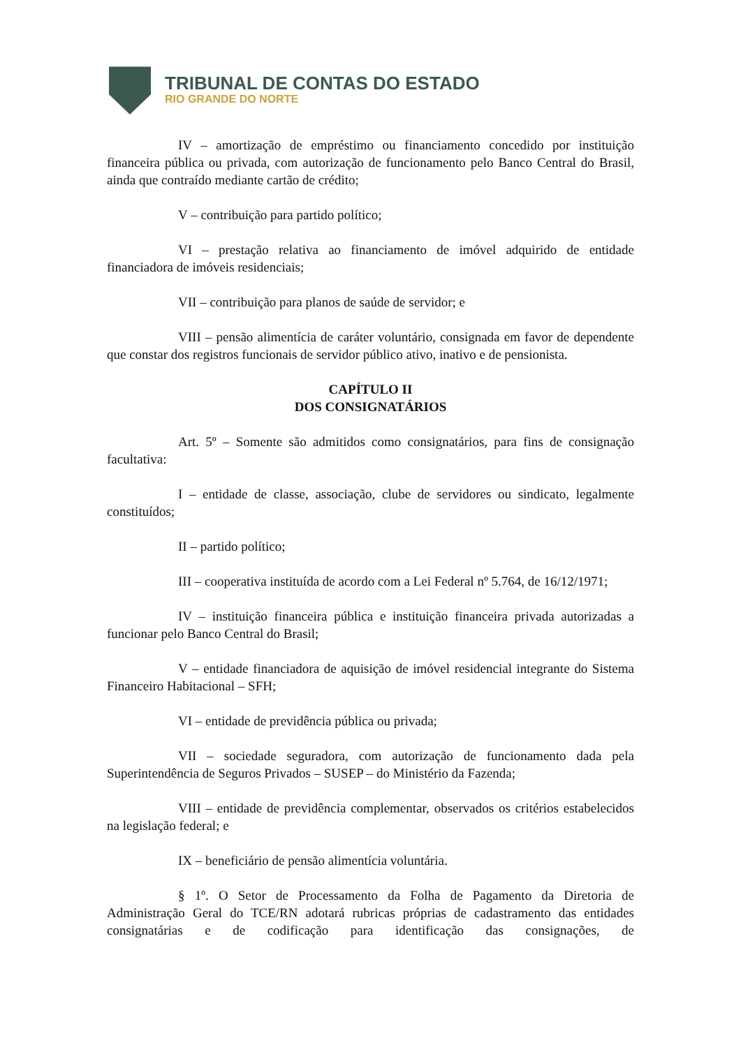TRIBUNAL DE CONTAS DO ESTADO
RIO GRANDE DO NORTE
IV – amortização de empréstimo ou financiamento concedido por instituição financeira pública ou privada, com autorização de funcionamento pelo Banco Central do Brasil, ainda que contraído mediante cartão de crédito;
V – contribuição para partido político;
VI – prestação relativa ao financiamento de imóvel adquirido de entidade financiadora de imóveis residenciais;
VII – contribuição para planos de saúde de servidor; e
VIII – pensão alimentícia de caráter voluntário, consignada em favor de dependente que constar dos registros funcionais de servidor público ativo, inativo e de pensionista.
CAPÍTULO II
DOS CONSIGNATÁRIOS
Art. 5º – Somente são admitidos como consignatários, para fins de consignação facultativa:
I – entidade de classe, associação, clube de servidores ou sindicato, legalmente constituídos;
II – partido político;
III – cooperativa instituída de acordo com a Lei Federal nº 5.764, de 16/12/1971;
IV – instituição financeira pública e instituição financeira privada autorizadas a funcionar pelo Banco Central do Brasil;
V – entidade financiadora de aquisição de imóvel residencial integrante do Sistema Financeiro Habitacional – SFH;
VI – entidade de previdência pública ou privada;
VII – sociedade seguradora, com autorização de funcionamento dada pela Superintendência de Seguros Privados – SUSEP – do Ministério da Fazenda;
VIII – entidade de previdência complementar, observados os critérios estabelecidos na legislação federal; e
IX – beneficiário de pensão alimentícia voluntária.
§ 1º. O Setor de Processamento da Folha de Pagamento da Diretoria de Administração Geral do TCE/RN adotará rubricas próprias de cadastramento das entidades consignatárias e de codificação para identificação das consignações, de